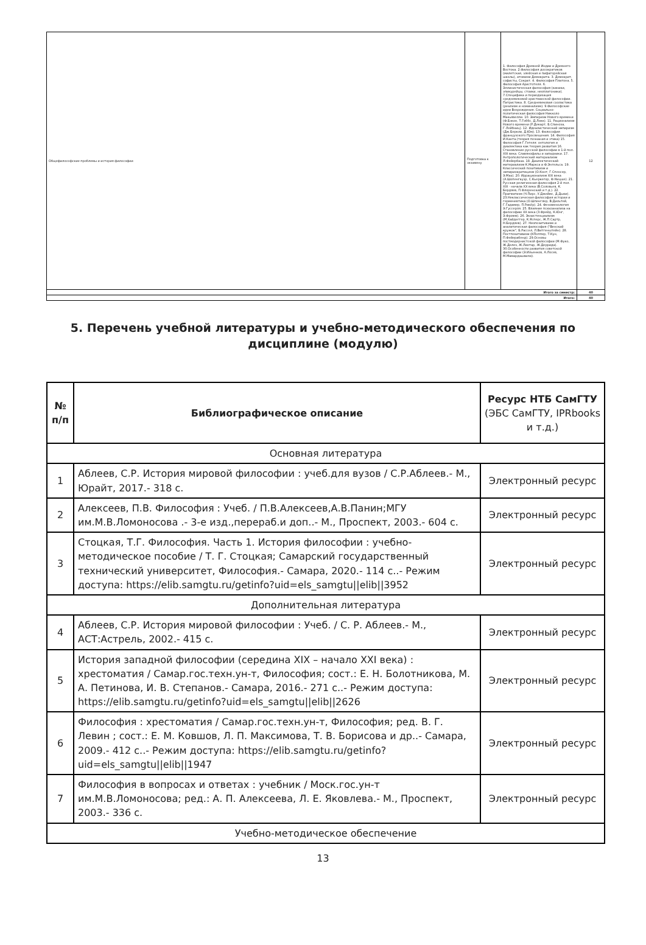| Общефилософские проблемы и история философии | Подготовка к экзамену | 1. Философия Древней Индии и Древнего Востока. 2.Философия досократиков (милетская, элейская и пифагорейская школы), атомизм Демокрита. 3. Демокрит, софисты, Сократ. 4. Философия Платона. 5. Философия Аристотеля. 6. Эллинистическая философия (киники, эпикурейцы, стоики, неоплатоники). 7.Специфика и периодизация средневековой христианской философии. Патристика. 8. Средневековая схоластика (реализм и номинализм). 9.Философские идеи Возрождения. Социально-политическая философия Никколо Макьявелли. 10. Эмпиризм Нового времени (Ф.Бэкон, Т.Гоббс, Д.Локк). 11. Рационализм Нового времени (Р.Декарт, Б.Спиноза, Г.Лейбниц). 12. Идеалистический эмпиризм (Дж.Беркли, Д.Юм). 13. Философия французского Просвещения. 14. Философия И.Канта.(теория познания и этика) 15. Философия Г.Гегеля: онтология и диалектика как теория развития 16. Становление русской философии в 1-й пол. XIX века. Славянофилы и западники. 17. Антропологический материализм Л.Фейербаха. 18. Диалектический материализм К.Маркса и Ф.Энгельса. 19. Классический позитивизм и эмпириокритицизм (О.Конт, Г.Спенсер, Э.Мах). 20. Иррационализм XIX века (А.Шопенгауэр, С.Кьеркегор, Ф.Ницше). 21. Русская религиозная философия 2-й пол. XIX - начала XX века (В.Соловьев, К. Бердяев, П.Флоренский и т.д.). 22. Прагматизм (Ч.Пирс, У.Джеймс, Д.Дьюи). 23.Неклассическая философия истории и герменевтика (О.Шпенглер, В.Дильтей, Г.Гадамер, П.Рикёр). 24. Феноменология Э.Гуссерля. 25. Влияние психоанализа на философию XX века (З.Фрейд, К.Юнг, Э.Фромм). 26. Экзистенциализм (М.Хайдеггер, К.Ясперс, Ж.П.Сартр, Н.Бердяев). 27. Неопозитивизм и аналитическая философия ("Венский кружок", Б.Рассел, Л.Витгенштейн). 28. Постпозитивизм (КПоппер, Т.Кун, П.Фейерабенд). 29.Основы постмодернистской философии (М.Фуко, Ж.Делез, Ж.Лиотар, Ж.Деррида). 30.Особенности развития советской философии (Э.Ильенков, А.Лосев, М.Мамардашвили). | 12 |
| Итого за семестр: | | | 40 |
| Итого: | | | 40 |
5. Перечень учебной литературы и учебно-методического обеспечения по дисциплине (модулю)
| № п/п | Библиографическое описание | Ресурс НТБ СамГТУ (ЭБС СамГТУ, IPRbooks и т.д.) |
| --- | --- | --- |
| Основная литература | | |
| 1 | Аблеев, С.Р. История мировой философии : учеб.для вузов / С.Р.Аблеев.- М., Юрайт, 2017.- 318 с. | Электронный ресурс |
| 2 | Алексеев, П.В. Философия : Учеб. / П.В.Алексеев,А.В.Панин;МГУ им.М.В.Ломоносова .- 3-е изд.,перераб.и доп..- М., Проспект, 2003.- 604 с. | Электронный ресурс |
| 3 | Стоцкая, Т.Г. Философия. Часть 1. История философии : учебно-методическое пособие / Т. Г. Стоцкая; Самарский государственный технический университет, Философия.- Самара, 2020.- 114 с..- Режим доступа: https://elib.samgtu.ru/getinfo?uid=els_samgtu//elib//3952 | Электронный ресурс |
| Дополнительная литература | | |
| 4 | Аблеев, С.Р. История мировой философии : Учеб. / С. Р. Аблеев.- М., АСТ:Астрель, 2002.- 415 с. | Электронный ресурс |
| 5 | История западной философии (середина XIX – начало XXI века) : хрестоматия / Самар.гос.техн.ун-т, Философия; сост.: Е. Н. Болотникова, М. А. Петинова, И. В. Степанов.- Самара, 2016.- 271 с..- Режим доступа: https://elib.samgtu.ru/getinfo?uid=els_samgtu//elib//2626 | Электронный ресурс |
| 6 | Философия : хрестоматия / Самар.гос.техн.ун-т, Философия; ред. В. Г. Левин ; сост.: Е. М. Ковшов, Л. П. Максимова, Т. В. Борисова и др..- Самара, 2009.- 412 с..- Режим доступа: https://elib.samgtu.ru/getinfo?uid=els_samgtu//elib//1947 | Электронный ресурс |
| 7 | Философия в вопросах и ответах : учебник / Моск.гос.ун-т им.М.В.Ломоносова; ред.: А. П. Алексеева, Л. Е. Яковлева.- М., Проспект, 2003.- 336 с. | Электронный ресурс |
| Учебно-методическое обеспечение | | |
13